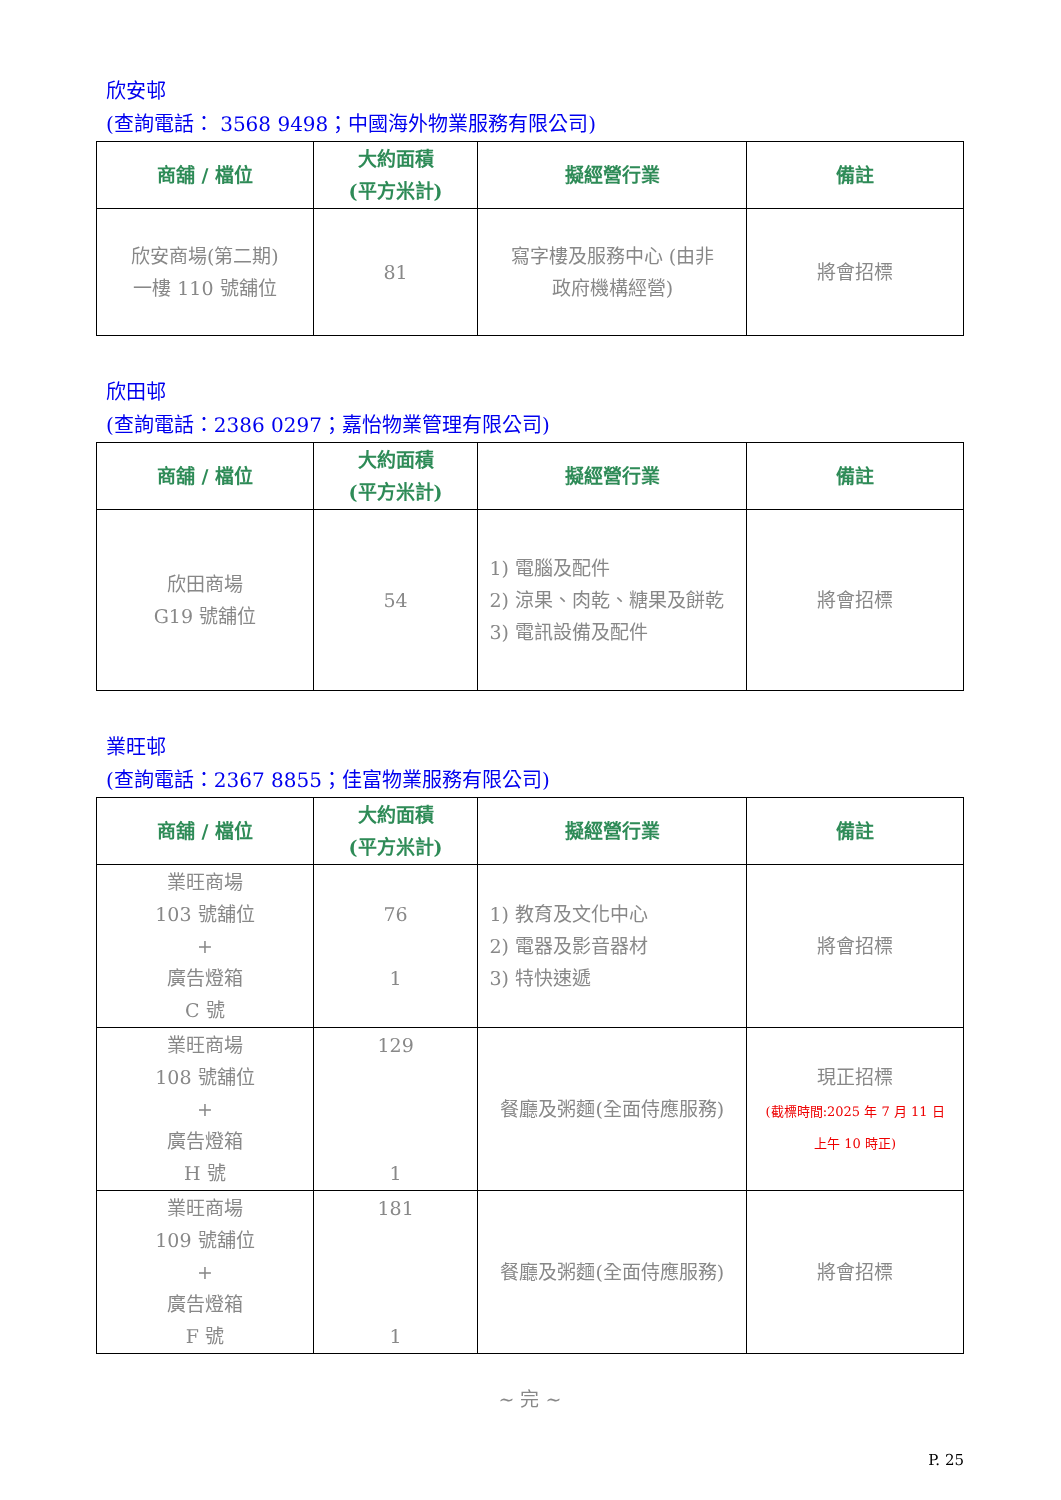欣安邨
(查詢電話： 3568 9498；中國海外物業服務有限公司)
| 商舖 / 檔位 | 大約面積 (平方米計) | 擬經營行業 | 備註 |
| --- | --- | --- | --- |
| 欣安商場(第二期) 一樓 110 號舖位 | 81 | 寫字樓及服務中心 (由非 政府機構經營) | 將會招標 |
欣田邨
(查詢電話：2386 0297；嘉怡物業管理有限公司)
| 商舖 / 檔位 | 大約面積 (平方米計) | 擬經營行業 | 備註 |
| --- | --- | --- | --- |
| 欣田商場 G19 號舖位 | 54 | 1) 電腦及配件 2) 涼果、肉乾、糖果及餅乾 3) 電訊設備及配件 | 將會招標 |
業旺邨
(查詢電話：2367 8855；佳富物業服務有限公司)
| 商舖 / 檔位 | 大約面積 (平方米計) | 擬經營行業 | 備註 |
| --- | --- | --- | --- |
| 業旺商場 103 號舖位 + 廣告燈箱 C 號 | 76 1 | 1) 教育及文化中心 2) 電器及影音器材 3) 特快速遞 | 將會招標 |
| 業旺商場 108 號舖位 + 廣告燈箱 H 號 | 129 1 | 餐廳及粥麵(全面侍應服務) | 現正招標 (截標時間:2025 年 7 月 11 日 上午 10 時正) |
| 業旺商場 109 號舖位 + 廣告燈箱 F 號 | 181 1 | 餐廳及粥麵(全面侍應服務) | 將會招標 |
~ 完 ~
P. 25